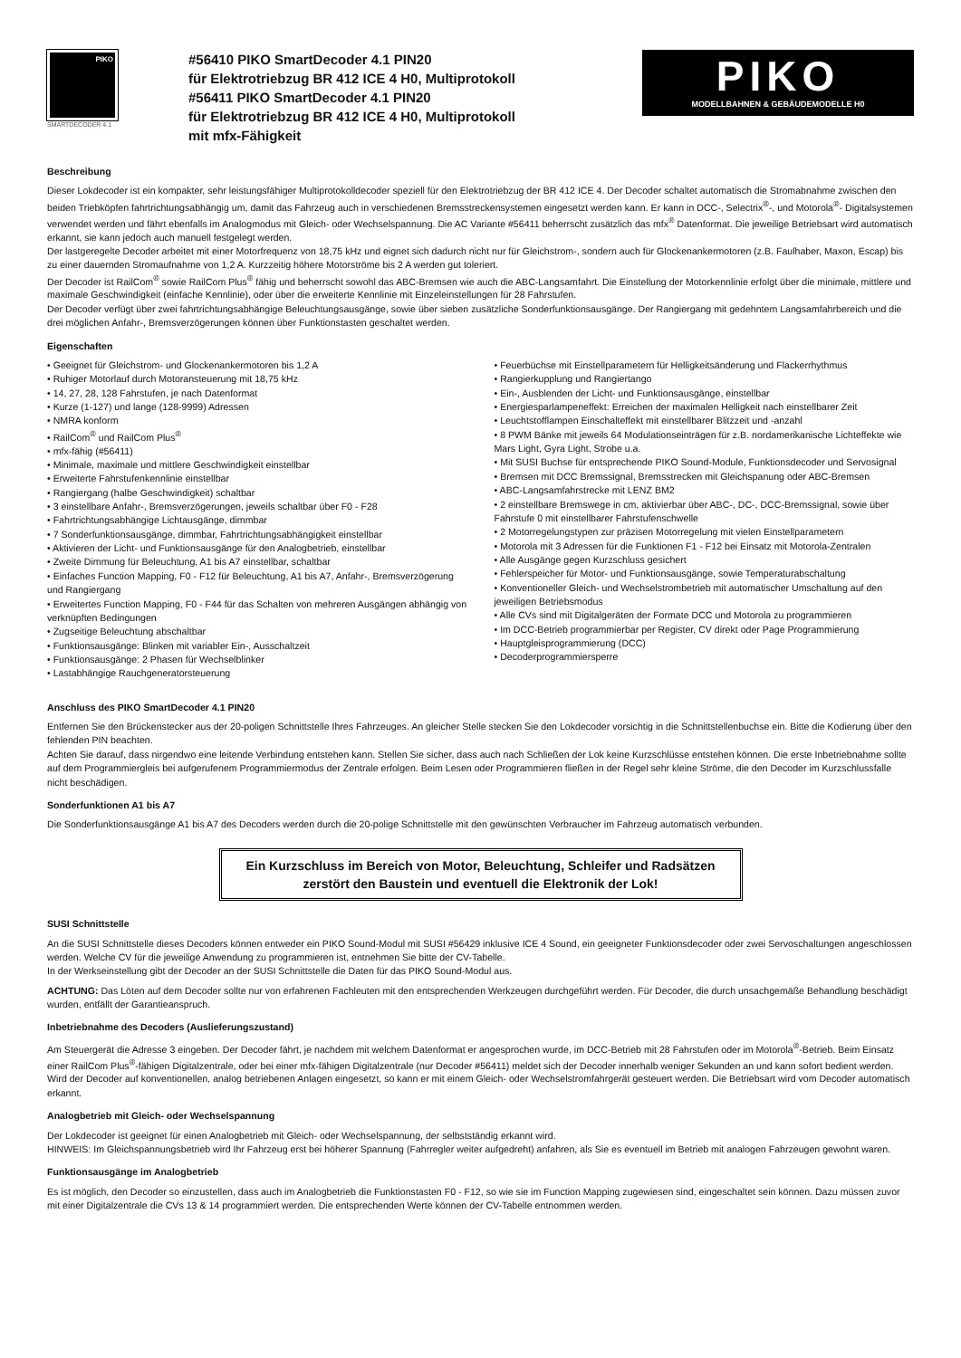PIKO
SMARTDECODER 4.1
#56410 PIKO SmartDecoder 4.1 PIN20
für Elektrotriebzug BR 412 ICE 4 H0, Multiprotokoll
#56411 PIKO SmartDecoder 4.1 PIN20
für Elektrotriebzug BR 412 ICE 4 H0, Multiprotokoll
mit mfx-Fähigkeit
PIKO
MODELLBAHNEN & GEBÄUDEMODELLE H0
Beschreibung
Dieser Lokdecoder ist ein kompakter, sehr leistungsfähiger Multiprotokolldecoder speziell für den Elektrotriebzug der BR 412 ICE 4. Der Decoder schaltet automatisch die Stromabnahme zwischen den beiden Triebköpfen fahrtrichtungsabhängig um, damit das Fahrzeug auch in verschiedenen Bremsstreckensystemen eingesetzt werden kann. Er kann in DCC-, Selectrix<sup>®</sup>-, und Motorola<sup>®</sup>- Digitalsystemen verwendet werden und fährt ebenfalls im Analogmodus mit Gleich- oder Wechselspannung. Die AC Variante #56411 beherrscht zusätzlich das mfx<sup>®</sup> Datenformat. Die jeweilige Betriebsart wird automatisch erkannt, sie kann jedoch auch manuell festgelegt werden.
Der lastgeregelte Decoder arbeitet mit einer Motorfrequenz von 18,75 kHz und eignet sich dadurch nicht nur für Gleichstrom-, sondern auch für Glockenankermotoren (z.B. Faulhaber, Maxon, Escap) bis zu einer dauernden Stromaufnahme von 1,2 A. Kurzzeitig höhere Motorströme bis 2 A werden gut toleriert.
Der Decoder ist RailCom<sup>®</sup> sowie RailCom Plus<sup>®</sup> fähig und beherrscht sowohl das ABC-Bremsen wie auch die ABC-Langsamfahrt. Die Einstellung der Motorkennlinie erfolgt über die minimale, mittlere und maximale Geschwindigkeit (einfache Kennlinie), oder über die erweiterte Kennlinie mit Einzeleinstellungen für 28 Fahrstufen.
Der Decoder verfügt über zwei fahrtrichtungsabhängige Beleuchtungsausgänge, sowie über sieben zusätzliche Sonderfunktionsausgänge. Der Rangiergang mit gedehntem Langsamfahrbereich und die drei möglichen Anfahr-, Bremsverzögerungen können über Funktionstasten geschaltet werden.
Eigenschaften
• Geeignet für Gleichstrom- und Glockenankermotoren bis 1,2 A
• Ruhiger Motorlauf durch Motoransteuerung mit 18,75 kHz
• 14, 27, 28, 128 Fahrstufen, je nach Datenformat
• Kurze (1-127) und lange (128-9999) Adressen
• NMRA konform
• RailCom<sup>®</sup> und RailCom Plus<sup>®</sup>
• mfx-fähig (#56411)
• Minimale, maximale und mittlere Geschwindigkeit einstellbar
• Erweiterte Fahrstufenkennlinie einstellbar
• Rangiergang (halbe Geschwindigkeit) schaltbar
• 3 einstellbare Anfahr-, Bremsverzögerungen, jeweils schaltbar über F0 - F28
• Fahrtrichtungsabhängige Lichtausgänge, dimmbar
• 7 Sonderfunktionsausgänge, dimmbar, Fahrtrichtungsabhängigkeit einstellbar
• Aktivieren der Licht- und Funktionsausgänge für den Analogbetrieb, einstellbar
• Zweite Dimmung für Beleuchtung, A1 bis A7 einstellbar, schaltbar
• Einfaches Function Mapping, F0 - F12 für Beleuchtung, A1 bis A7, Anfahr-, Bremsverzögerung und Rangiergang
• Erweitertes Function Mapping, F0 - F44 für das Schalten von mehreren Ausgängen abhängig von verknüpften Bedingungen
• Zugseitige Beleuchtung abschaltbar
• Funktionsausgänge: Blinken mit variabler Ein-, Ausschaltzeit
• Funktionsausgänge: 2 Phasen für Wechselblinker
• Lastabhängige Rauchgeneratorsteuerung
• Feuerbüchse mit Einstellparametern für Helligkeitsänderung und Flackerrhythmus
• Rangierkupplung und Rangiertango
• Ein-, Ausblenden der Licht- und Funktionsausgänge, einstellbar
• Energiesparlampeneffekt: Erreichen der maximalen Helligkeit nach einstellbarer Zeit
• Leuchtstofflampen Einschalteffekt mit einstellbarer Blitzzeit und -anzahl
• 8 PWM Bänke mit jeweils 64 Modulationseinträgen für z.B. nordamerikanische Lichteffekte wie Mars Light, Gyra Light, Strobe u.a.
• Mit SUSI Buchse für entsprechende PIKO Sound-Module, Funktionsdecoder und Servosignal
• Bremsen mit DCC Bremssignal, Bremsstrecken mit Gleichspanung oder ABC-Bremsen
• ABC-Langsamfahrstrecke mit LENZ BM2
• 2 einstellbare Bremswege in cm, aktivierbar über ABC-, DC-, DCC-Bremssignal, sowie über Fahrstufe 0 mit einstellbarer Fahrstufenschwelle
• 2 Motorregelungstypen zur präzisen Motorregelung mit vielen Einstellparametern
• Motorola mit 3 Adressen für die Funktionen F1 - F12 bei Einsatz mit Motorola-Zentralen
• Alle Ausgänge gegen Kurzschluss gesichert
• Fehlerspeicher für Motor- und Funktionsausgänge, sowie Temperaturabschaltung
• Konventioneller Gleich- und Wechselstrombetrieb mit automatischer Umschaltung auf den jeweiligen Betriebsmodus
• Alle CVs sind mit Digitalgeräten der Formate DCC und Motorola zu programmieren
• Im DCC-Betrieb programmierbar per Register, CV direkt oder Page Programmierung
• Hauptgleisprogrammierung (DCC)
• Decoderprogrammiersperre
Anschluss des PIKO SmartDecoder 4.1 PIN20
Entfernen Sie den Brückenstecker aus der 20-poligen Schnittstelle Ihres Fahrzeuges. An gleicher Stelle stecken Sie den Lokdecoder vorsichtig in die Schnittstellenbuchse ein. Bitte die Kodierung über den fehlenden PIN beachten.
Achten Sie darauf, dass nirgendwo eine leitende Verbindung entstehen kann. Stellen Sie sicher, dass auch nach Schließen der Lok keine Kurzschlüsse entstehen können. Die erste Inbetriebnahme sollte auf dem Programmiergleis bei aufgerufenem Programmiermodus der Zentrale erfolgen. Beim Lesen oder Programmieren fließen in der Regel sehr kleine Ströme, die den Decoder im Kurzschlussfalle nicht beschädigen.
Sonderfunktionen A1 bis A7
Die Sonderfunktionsausgänge A1 bis A7 des Decoders werden durch die 20-polige Schnittstelle mit den gewünschten Verbraucher im Fahrzeug automatisch verbunden.
Ein Kurzschluss im Bereich von Motor, Beleuchtung, Schleifer und Radsätzen
zerstört den Baustein und eventuell die Elektronik der Lok!
SUSI Schnittstelle
An die SUSI Schnittstelle dieses Decoders können entweder ein PIKO Sound-Modul mit SUSI #56429 inklusive ICE 4 Sound, ein geeigneter Funktionsdecoder oder zwei Servoschaltungen angeschlossen werden. Welche CV für die jeweilige Anwendung zu programmieren ist, entnehmen Sie bitte der CV-Tabelle.
In der Werkseinstellung gibt der Decoder an der SUSI Schnittstelle die Daten für das PIKO Sound-Modul aus.
ACHTUNG: Das Löten auf dem Decoder sollte nur von erfahrenen Fachleuten mit den entsprechenden Werkzeugen durchgeführt werden. Für Decoder, die durch unsachgemäße Behandlung beschädigt wurden, entfällt der Garantieanspruch.
Inbetriebnahme des Decoders (Auslieferungszustand)
Am Steuergerät die Adresse 3 eingeben. Der Decoder fährt, je nachdem mit welchem Datenformat er angesprochen wurde, im DCC-Betrieb mit 28 Fahrstufen oder im Motorola<sup>®</sup>-Betrieb. Beim Einsatz einer RailCom Plus<sup>®</sup>-fähigen Digitalzentrale, oder bei einer mfx-fähigen Digitalzentrale (nur Decoder #56411) meldet sich der Decoder innerhalb weniger Sekunden an und kann sofort bedient werden. Wird der Decoder auf konventionellen, analog betriebenen Anlagen eingesetzt, so kann er mit einem Gleich- oder Wechselstromfahrgerät gesteuert werden. Die Betriebsart wird vom Decoder automatisch erkannt.
Analogbetrieb mit Gleich- oder Wechselspannung
Der Lokdecoder ist geeignet für einen Analogbetrieb mit Gleich- oder Wechselspannung, der selbstständig erkannt wird.
HINWEIS: Im Gleichspannungsbetrieb wird Ihr Fahrzeug erst bei höherer Spannung (Fahrregler weiter aufgedreht) anfahren, als Sie es eventuell im Betrieb mit analogen Fahrzeugen gewohnt waren.
Funktionsausgänge im Analogbetrieb
Es ist möglich, den Decoder so einzustellen, dass auch im Analogbetrieb die Funktionstasten F0 - F12, so wie sie im Function Mapping zugewiesen sind, eingeschaltet sein können. Dazu müssen zuvor mit einer Digitalzentrale die CVs 13 & 14 programmiert werden. Die entsprechenden Werte können der CV-Tabelle entnommen werden.